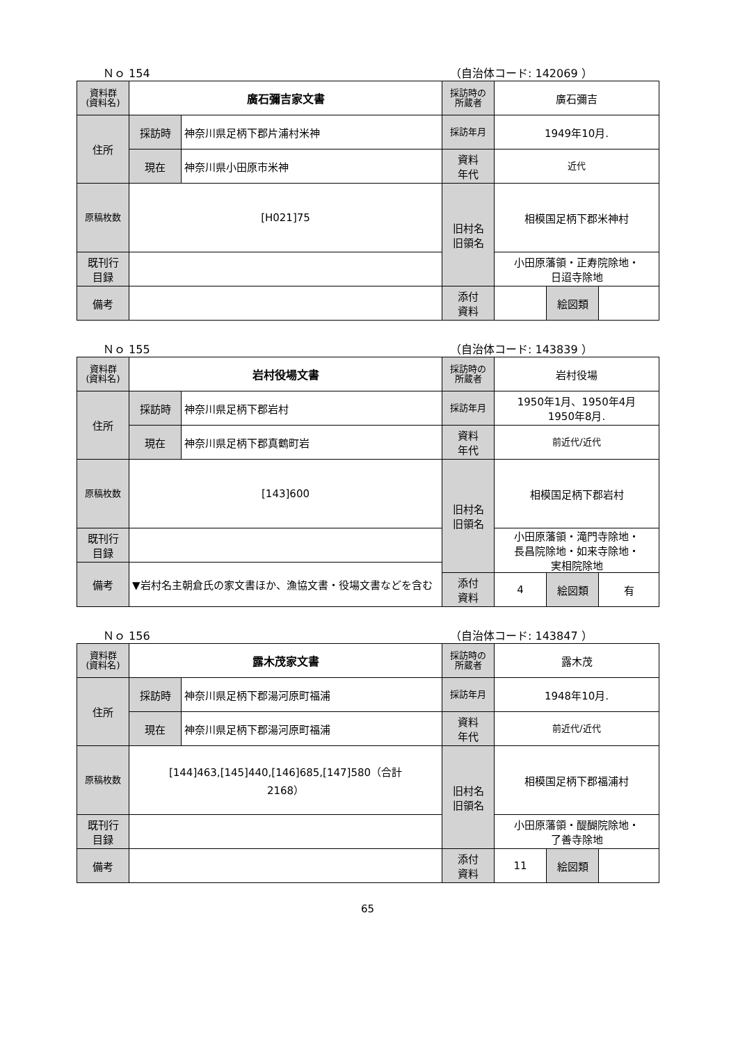Ｎｏ 154 （自治体コード: 142069 ）
| 資料群 (資料名) | 廣石彌吉家文書 | | 採訪時の 所蔵者 | 廣石彌吉 | | |
| 住所 | 採訪時 | 神奈川県足柄下郡片浦村米神 | 採訪年月 | 1949年10月. | | |
| | 現在 | 神奈川県小田原市米神 | 資料 年代 | 近代 | | |
| 原稿枚数 | [H021]75 | | 旧村名 旧領名 | 相模国足柄下郡米神村 | | |
| 既刊行 目録 | | | | 小田原藩領・正寿院除地・ 日迢寺除地 | | |
| 備考 | | | | | | |
| | | | 添付 資料 | | 絵図類 | |
Ｎｏ 155 （自治体コード: 143839 ）
| 資料群 (資料名) | 岩村役場文書 | | 採訪時の 所蔵者 | 岩村役場 | | |
| 住所 | 採訪時 | 神奈川県足柄下郡岩村 | 採訪年月 | 1950年1月、1950年4月 1950年8月. | | |
| | 現在 | 神奈川県足柄下郡真鶴町岩 | 資料 年代 | 前近代/近代 | | |
| 原稿枚数 | [143]600 | | 旧村名 旧領名 | 相模国足柄下郡岩村 | | |
| 既刊行 目録 | | | | 小田原藩領・滝門寺除地・ 長昌院除地・如来寺除地・ 実相院除地 | | |
| 備考 | ▼岩村名主朝倉氏の家文書ほか、漁協文書・役場文書などを含む | | | | | |
| | | | 添付 資料 | 4 | 絵図類 | 有 |
Ｎｏ 156 （自治体コード: 143847 ）
| 資料群 (資料名) | 露木茂家文書 | | 採訪時の 所蔵者 | 露木茂 | | |
| 住所 | 採訪時 | 神奈川県足柄下郡湯河原町福浦 | 採訪年月 | 1948年10月. | | |
| | 現在 | 神奈川県足柄下郡湯河原町福浦 | 資料 年代 | 前近代/近代 | | |
| 原稿枚数 | [144]463,[145]440,[146]685,[147]580（合計 2168） | | 旧村名 旧領名 | 相模国足柄下郡福浦村 | | |
| 既刊行 目録 | | | | 小田原藩領・醍醐院除地・ 了善寺除地 | | |
| 備考 | | | | | | |
| | | | 添付 資料 | 11 | 絵図類 | |
65